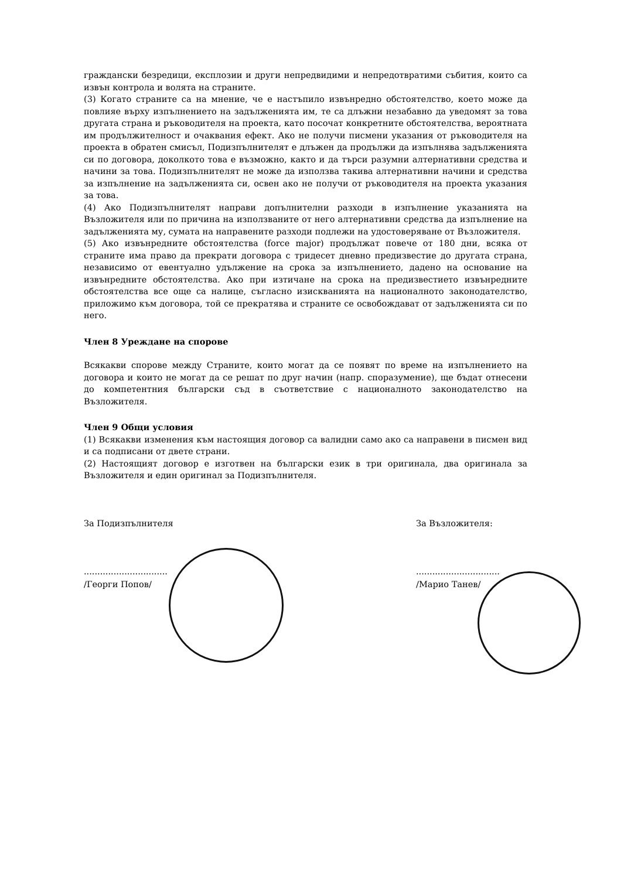граждански безредици, експлозии и други непредвидими и непредотвратими събития, които са извън контрола и волята на страните.
(3) Когато страните са на мнение, че е настъпило извънредно обстоятелство, което може да повлияе върху изпълнението на задълженията им, те са длъжни незабавно да уведомят за това другата страна и ръководителя на проекта, като посочат конкретните обстоятелства, вероятната им продължителност и очаквания ефект. Ако не получи писмени указания от ръководителя на проекта в обратен смисъл, Подизпълнителят е длъжен да продължи да изпълнява задълженията си по договора, доколкото това е възможно, както и да търси разумни алтернативни средства и начини за това. Подизпълнителят не може да използва такива алтернативни начини и средства за изпълнение на задълженията си, освен ако не получи от ръководителя на проекта указания за това.
(4) Ако Подизпълнителят направи допълнителни разходи в изпълнение указанията на Възложителя или по причина на използваните от него алтернативни средства да изпълнение на задълженията му, сумата на направените разходи подлежи на удостоверяване от Възложителя.
(5) Ако извънредните обстоятелства (force major) продължат повече от 180 дни, всяка от страните има право да прекрати договора с тридесет дневно предизвестие до другата страна, независимо от евентуално удължение на срока за изпълнението, дадено на основание на извънредните обстоятелства. Ако при изтичане на срока на предизвестието извънредните обстоятелства все още са налице, съгласно изискванията на националното законодателство, приложимо към договора, той се прекратява и страните се освобождават от задълженията си по него.
Член 8 Уреждане на спорове
Всякакви спорове между Страните, които могат да се появят по време на изпълнението на договора и които не могат да се решат по друг начин (напр. споразумение), ще бъдат отнесени до компетентния български съд в съответствие с националното законодателство на Възложителя.
Член 9 Общи условия
(1) Всякакви изменения към настоящия договор са валидни само ако са направени в писмен вид и са подписани от двете страни.
(2) Настоящият договор е изготвен на български език в три оригинала, два оригинала за Възложителя и един оригинал за Подизпълнителя.
За Подизпълнителя
...............................
/Георги Попов/
За Възложителя:
...............................
/Марио Танев/